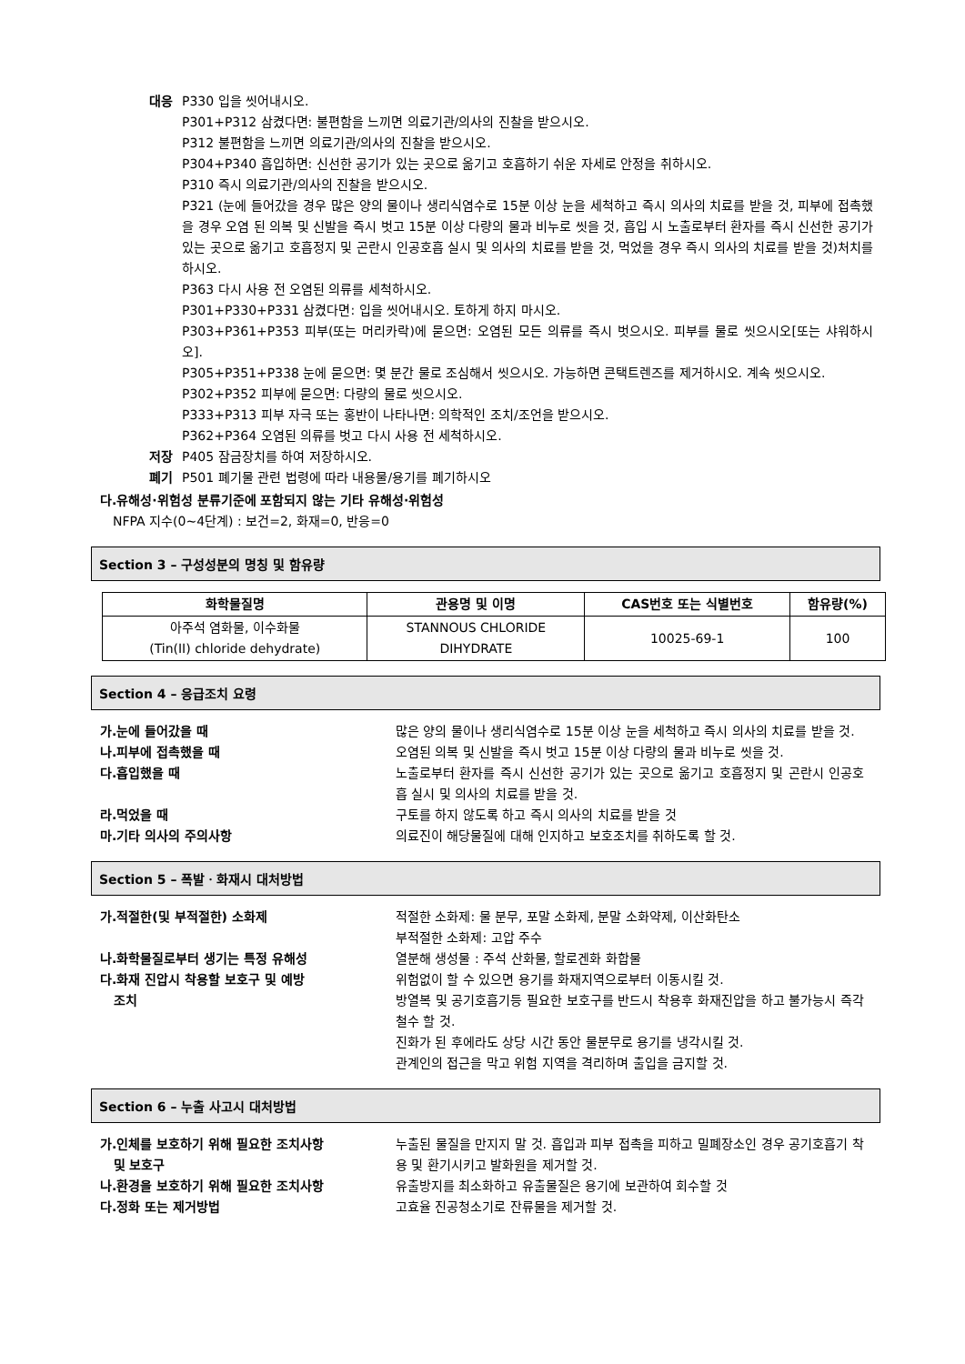대응 P330 입을 씻어내시오.
P301+P312 삼켰다면: 불편함을 느끼면 의료기관/의사의 진찰을 받으시오.
P312 불편함을 느끼면 의료기관/의사의 진찰을 받으시오.
P304+P340 흡입하면: 신선한 공기가 있는 곳으로 옮기고 호흡하기 쉬운 자세로 안정을 취하시오.
P310 즉시 의료기관/의사의 진찰을 받으시오.
P321 (눈에 들어갔을 경우 많은 양의 물이나 생리식염수로 15분 이상 눈을 세척하고 즉시 의사의 치료를 받을 것, 피부에 접촉했을 경우 오염 된 의복 및 신발을 즉시 벗고 15분 이상 다량의 물과 비누로 씻을 것, 흡입 시 노출로부터 환자를 즉시 신선한 공기가 있는 곳으로 옮기고 호흡정지 및 곤란시 인공호흡 실시 및 의사의 치료를 받을 것, 먹었을 경우 즉시 의사의 치료를 받을 것)처치를 하시오.
P363 다시 사용 전 오염된 의류를 세척하시오.
P301+P330+P331 삼켰다면: 입을 씻어내시오. 토하게 하지 마시오.
P303+P361+P353 피부(또는 머리카락)에 묻으면: 오염된 모든 의류를 즉시 벗으시오. 피부를 물로 씻으시오[또는 샤워하시오].
P305+P351+P338 눈에 묻으면: 몇 분간 물로 조심해서 씻으시오. 가능하면 콘택트렌즈를 제거하시오. 계속 씻으시오.
P302+P352 피부에 묻으면: 다량의 물로 씻으시오.
P333+P313 피부 자극 또는 홍반이 나타나면: 의학적인 조치/조언을 받으시오.
P362+P364 오염된 의류를 벗고 다시 사용 전 세척하시오.
저장 P405 잠금장치를 하여 저장하시오.
폐기 P501 폐기물 관련 법령에 따라 내용물/용기를 폐기하시오
다.유해성·위험성 분류기준에 포함되지 않는 기타 유해성·위험성
NFPA 지수(0~4단계) : 보건=2, 화재=0, 반응=0
Section 3 – 구성성분의 명칭 및 함유량
| 화학물질명 | 관용명 및 이명 | CAS번호 또는 식별번호 | 함유량(%) |
| --- | --- | --- | --- |
| 아주석 염화물, 이수화물 (Tin(II) chloride dehydrate) | STANNOUS CHLORIDE DIHYDRATE | 10025-69-1 | 100 |
Section 4 – 응급조치 요령
가.눈에 들어갔을 때 많은 양의 물이나 생리식염수로 15분 이상 눈을 세척하고 즉시 의사의 치료를 받을 것.
나.피부에 접촉했을 때 오염된 의복 및 신발을 즉시 벗고 15분 이상 다량의 물과 비누로 씻을 것.
다.흡입했을 때 노출로부터 환자를 즉시 신선한 공기가 있는 곳으로 옮기고 호흡정지 및 곤란시 인공호흡 실시 및 의사의 치료를 받을 것.
라.먹었을 때 구토를 하지 않도록 하고 즉시 의사의 치료를 받을 것
마.기타 의사의 주의사항 의료진이 해당물질에 대해 인지하고 보호조치를 취하도록 할 것.
Section 5 – 폭발ㆍ화재시 대처방법
가.적절한(및 부적절한) 소화제 적절한 소화제: 물 분무, 포말 소화제, 분말 소화약제, 이산화탄소
부적절한 소화제: 고압 주수
나.화학물질로부터 생기는 특정 유해성 열분해 생성물 : 주석 산화물, 할로겐화 화합물
다.화재 진압시 착용할 보호구 및 예방
조치
위험없이 할 수 있으면 용기를 화재지역으로부터 이동시킬 것.
방열복 및 공기호흡기등 필요한 보호구를 반드시 착용후 화재진압을 하고 불가능시 즉각 철수 할 것.
진화가 된 후에라도 상당 시간 동안 물분무로 용기를 냉각시킬 것.
관계인의 접근을 막고 위험 지역을 격리하며 출입을 금지할 것.
Section 6 – 누출 사고시 대처방법
가.인체를 보호하기 위해 필요한 조치사항
및 보호구
누출된 물질을 만지지 말 것. 흡입과 피부 접촉을 피하고 밀폐장소인 경우 공기호흡기 착용 및 환기시키고 발화원을 제거할 것.
나.환경을 보호하기 위해 필요한 조치사항 유출방지를 최소화하고 유출물질은 용기에 보관하여 회수할 것
다.정화 또는 제거방법 고효율 진공청소기로 잔류물을 제거할 것.